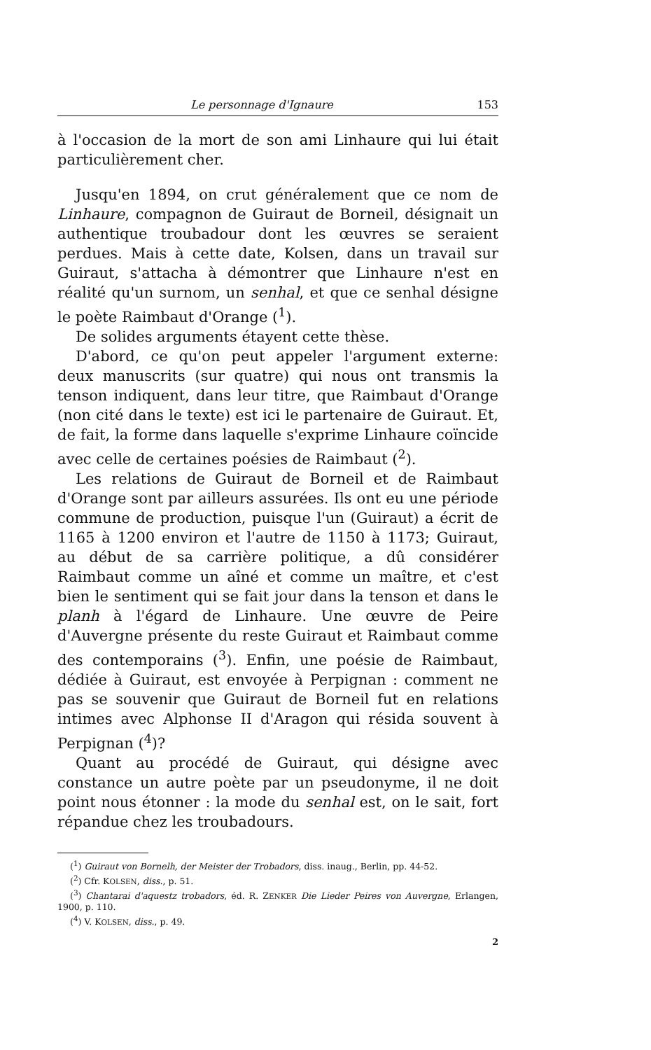Le personnage d'Ignaure 153
à l'occasion de la mort de son ami Linhaure qui lui était particulièrement cher.
Jusqu'en 1894, on crut généralement que ce nom de Linhaure, compagnon de Guiraut de Borneil, désignait un authentique troubadour dont les œuvres se seraient perdues. Mais à cette date, Kolsen, dans un travail sur Guiraut, s'attacha à démontrer que Linhaure n'est en réalité qu'un surnom, un senhal, et que ce senhal désigne le poète Raimbaut d'Orange (<sup>1</sup>).
De solides arguments étayent cette thèse.
D'abord, ce qu'on peut appeler l'argument externe: deux manuscrits (sur quatre) qui nous ont transmis la tenson indiquent, dans leur titre, que Raimbaut d'Orange (non cité dans le texte) est ici le partenaire de Guiraut. Et, de fait, la forme dans laquelle s'exprime Linhaure coïncide avec celle de certaines poésies de Raimbaut (<sup>2</sup>).
Les relations de Guiraut de Borneil et de Raimbaut d'Orange sont par ailleurs assurées. Ils ont eu une période commune de production, puisque l'un (Guiraut) a écrit de 1165 à 1200 environ et l'autre de 1150 à 1173; Guiraut, au début de sa carrière politique, a dû considérer Raimbaut comme un aîné et comme un maître, et c'est bien le sentiment qui se fait jour dans la tenson et dans le planh à l'égard de Linhaure. Une œuvre de Peire d'Auvergne présente du reste Guiraut et Raimbaut comme des contemporains (<sup>3</sup>). Enfin, une poésie de Raimbaut, dédiée à Guiraut, est envoyée à Perpignan : comment ne pas se souvenir que Guiraut de Borneil fut en relations intimes avec Alphonse II d'Aragon qui résida souvent à Perpignan (<sup>4</sup>)?
Quant au procédé de Guiraut, qui désigne avec constance un autre poète par un pseudonyme, il ne doit point nous étonner : la mode du senhal est, on le sait, fort répandue chez les troubadours.
(<sup>1</sup>) Guiraut von Bornelh, der Meister der Trobadors, diss. inaug., Berlin, pp. 44-52.
(<sup>2</sup>) Cfr. KOLSEN, diss., p. 51.
(<sup>3</sup>) Chantarai d'aquestz trobadors, éd. R. ZENKER Die Lieder Peires von Auvergne, Erlangen, 1900, p. 110.
(<sup>4</sup>) V. KOLSEN, diss., p. 49.
2